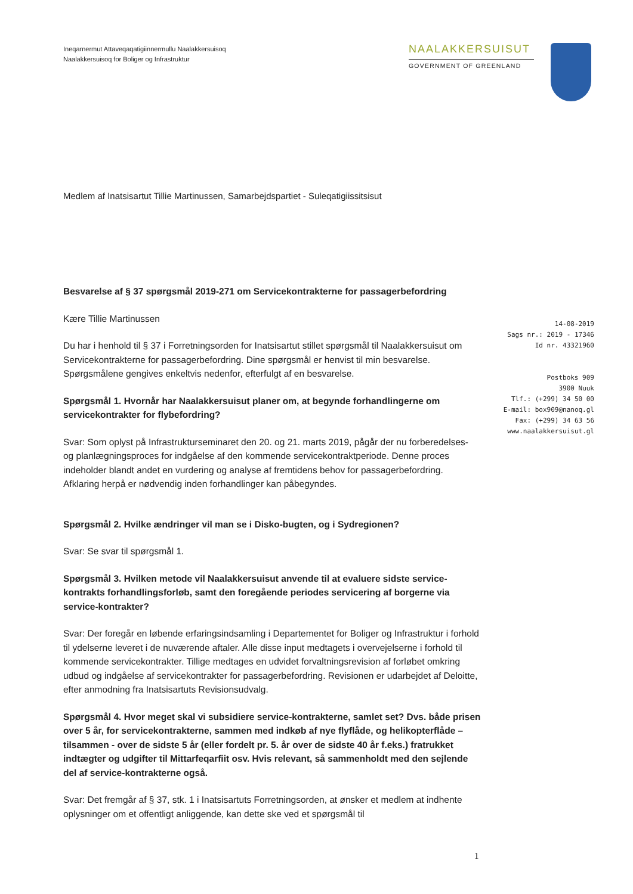Ineqarnermut Attaveqaqatigiinnermullu Naalakkersuisoq
Naalakkersuisoq for Boliger og Infrastruktur
NAALAKKERSUISUT
GOVERNMENT OF GREENLAND
Medlem af Inatsisartut Tillie Martinussen, Samarbejdspartiet - Suleqatigiissitsisut
Besvarelse af § 37 spørgsmål 2019-271 om Servicekontrakterne for passagerbefordring
Kære Tillie Martinussen
Du har i henhold til § 37 i Forretningsorden for Inatsisartut stillet spørgsmål til Naalakkersuisut om Servicekontrakterne for passagerbefordring. Dine spørgsmål er henvist til min besvarelse. Spørgsmålene gengives enkeltvis nedenfor, efterfulgt af en besvarelse.
Spørgsmål 1. Hvornår har Naalakkersuisut planer om, at begynde forhandlingerne om servicekontrakter for flybefordring?
Svar: Som oplyst på Infrastrukturseminaret den 20. og 21. marts 2019, pågår der nu forberedelses- og planlægningsproces for indgåelse af den kommende servicekontraktperiode. Denne proces indeholder blandt andet en vurdering og analyse af fremtidens behov for passagerbefordring. Afklaring herpå er nødvendig inden forhandlinger kan påbegyndes.
Spørgsmål 2. Hvilke ændringer vil man se i Disko-bugten, og i Sydregionen?
Svar: Se svar til spørgsmål 1.
Spørgsmål 3. Hvilken metode vil Naalakkersuisut anvende til at evaluere sidste service-kontrakts forhandlingsforløb, samt den foregående periodes servicering af borgerne via service-kontrakter?
Svar: Der foregår en løbende erfaringsindsamling i Departementet for Boliger og Infrastruktur i forhold til ydelserne leveret i de nuværende aftaler. Alle disse input medtagets i overvejelserne i forhold til kommende servicekontrakter. Tillige medtages en udvidet forvaltningsrevision af forløbet omkring udbud og indgåelse af servicekontrakter for passagerbefordring. Revisionen er udarbejdet af Deloitte, efter anmodning fra Inatsisartuts Revisionsudvalg.
Spørgsmål 4. Hvor meget skal vi subsidiere service-kontrakterne, samlet set? Dvs. både prisen over 5 år, for servicekontrakterne, sammen med indkøb af nye flyflåde, og helikopterflåde – tilsammen - over de sidste 5 år (eller fordelt pr. 5. år over de sidste 40 år f.eks.) fratrukket indtægter og udgifter til Mittarfeqarfiit osv. Hvis relevant, så sammenholdt med den sejlende del af service-kontrakterne også.
Svar: Det fremgår af § 37, stk. 1 i Inatsisartuts Forretningsorden, at ønsker et medlem at indhente oplysninger om et offentligt anliggende, kan dette ske ved et spørgsmål til
14-08-2019
Sags nr.: 2019 - 17346
Id nr. 43321960
Postboks 909
3900 Nuuk
Tlf.: (+299) 34 50 00
E-mail: box909@nanoq.gl
Fax: (+299) 34 63 56
www.naalakkersuisut.gl
1